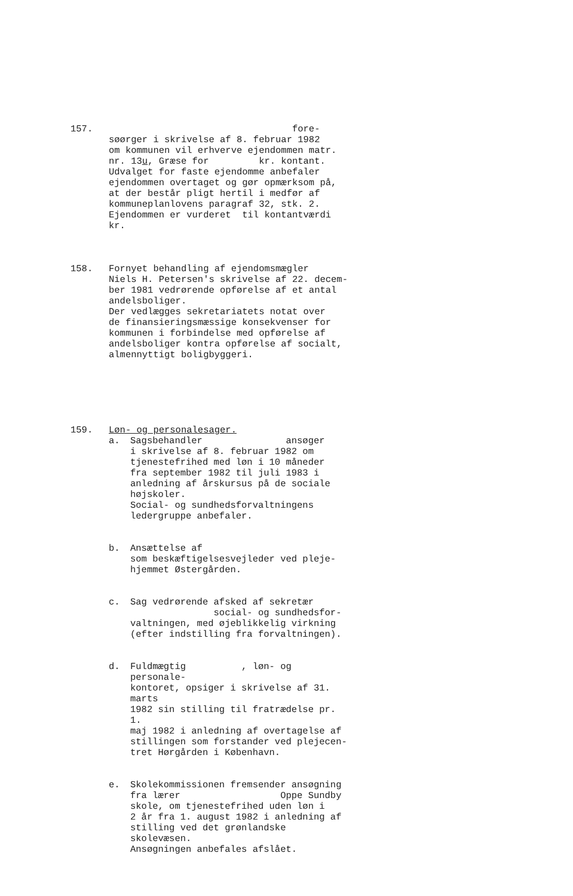157. fore- søørger i skrivelse af 8. februar 1982 om kommunen vil erhverve ejendommen matr. nr. 13u, Græse for kr. kontant. Udvalget for faste ejendomme anbefaler ejendommen overtaget og gør opmærksom på, at der består pligt hertil i medfør af kommuneplanlovens paragraf 32, stk. 2. Ejendommen er vurderet til kontantværdi kr.
158. Fornyet behandling af ejendomsmægler Niels H. Petersen's skrivelse af 22. decem- ber 1981 vedrørende opførelse af et antal andelsboliger. Der vedlægges sekretariatets notat over de finansieringsmæssige konsekvenser for kommunen i forbindelse med opførelse af andelsboliger kontra opførelse af socialt, almennyttigt boligbyggeri.
159. Løn- og personalesager.
a. Sagsbehandler ansøger i skrivelse af 8. februar 1982 om tjenestefrihed med løn i 10 måneder fra september 1982 til juli 1983 i anledning af årskursus på de sociale højskoler. Social- og sundhedsforvaltningens ledergruppe anbefaler.
b. Ansættelse af som beskæftigelsesvejleder ved pleje- hjemmet Østergården.
c. Sag vedrørende afsked af sekretær social- og sundhedsfor- valtningen, med øjeblikkelig virkning (efter indstilling fra forvaltningen).
d. Fuldmægtig , løn- og personale- kontoret, opsiger i skrivelse af 31. marts 1982 sin stilling til fratrædelse pr. 1. maj 1982 i anledning af overtagelse af stillingen som forstander ved plejecen- tret Hørgården i København.
e. Skolekommissionen fremsender ansøgning fra lærer Oppe Sundby skole, om tjenestefrihed uden løn i 2 år fra 1. august 1982 i anledning af stilling ved det grønlandske skolevæsen. Ansøgningen anbefales afslået.